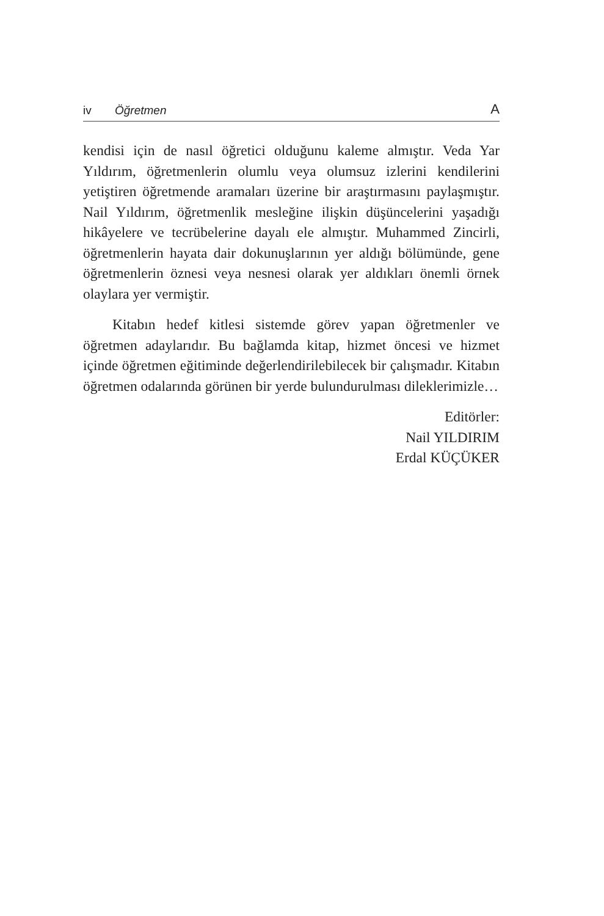iv Öğretmen A
kendisi için de nasıl öğretici olduğunu kaleme almıştır. Veda Yar Yıldırım, öğretmenlerin olumlu veya olumsuz izlerini kendilerini yetiştiren öğretmende aramaları üzerine bir araştırmasını paylaşmıştır. Nail Yıldırım, öğretmenlik mesleğine ilişkin düşüncelerini yaşadığı hikâyelere ve tecrübelerine dayalı ele almıştır. Muhammed Zincirli, öğretmenlerin hayata dair dokunuşlarının yer aldığı bölümünde, gene öğretmenlerin öznesi veya nesnesi olarak yer aldıkları önemli örnek olaylara yer vermiştir.
Kitabın hedef kitlesi sistemde görev yapan öğretmenler ve öğretmen adaylarıdır. Bu bağlamda kitap, hizmet öncesi ve hizmet içinde öğretmen eğitiminde değerlendirilebilecek bir çalışmadır. Kitabın öğretmen odalarında görünen bir yerde bulundurulması dileklerimizle…
Editörler:
Nail YILDIRIM
Erdal KÜÇÜKER